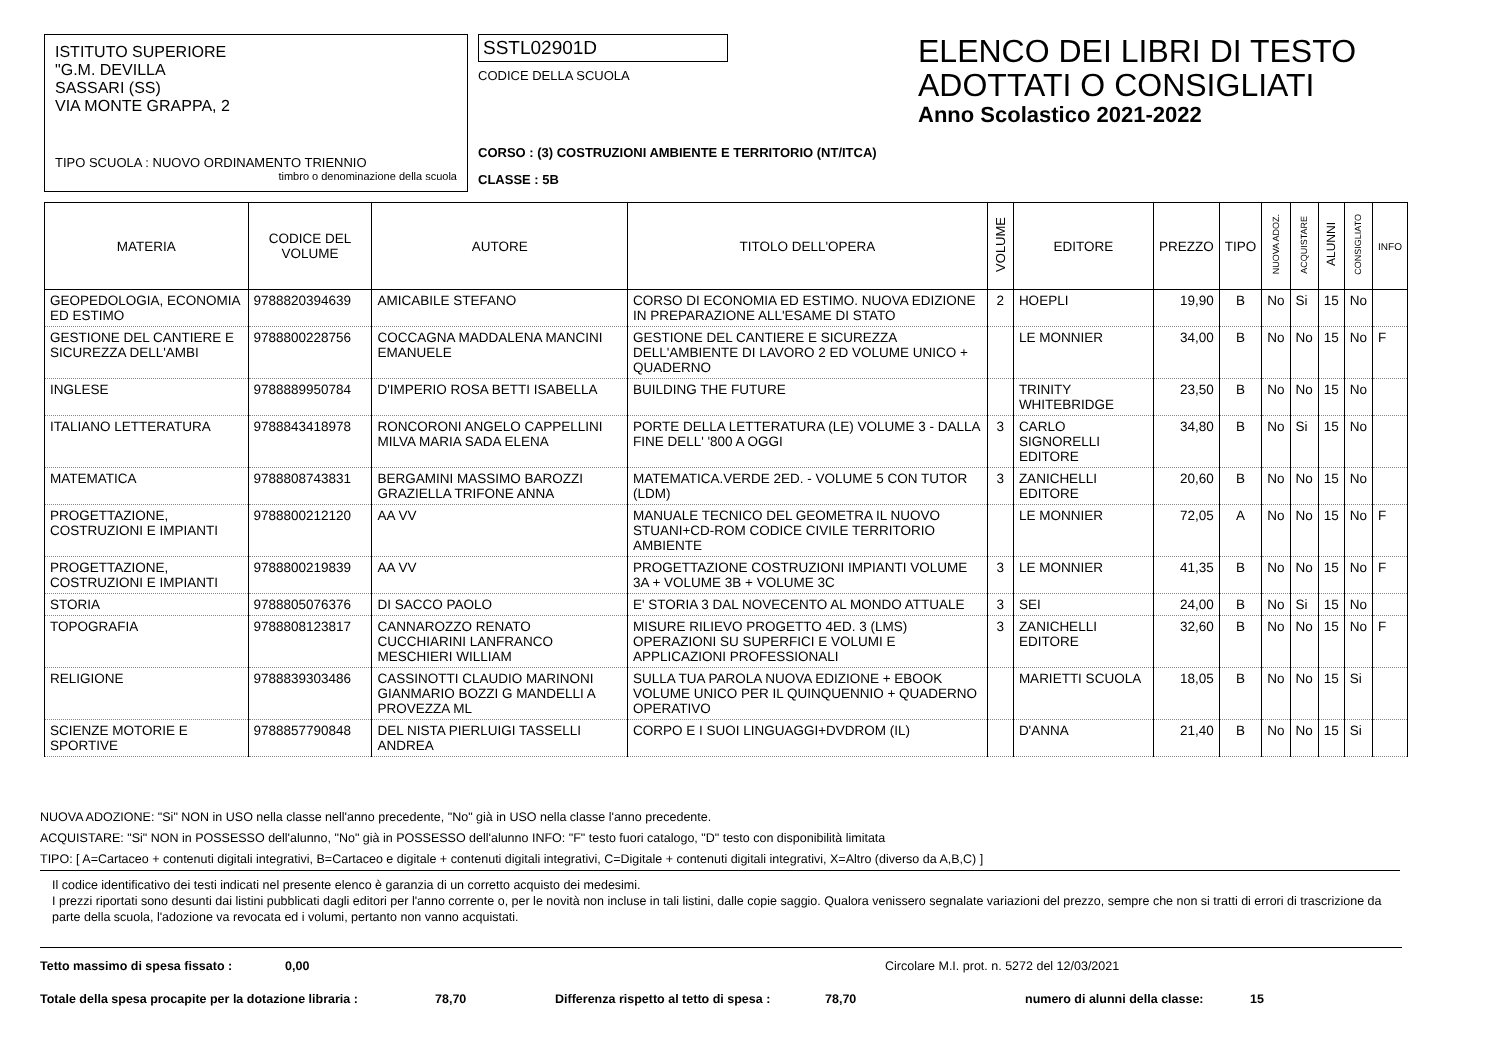ISTITUTO SUPERIORE
"G.M. DEVILLA
SASSARI (SS)
VIA MONTE GRAPPA, 2
TIPO SCUOLA : NUOVO ORDINAMENTO TRIENNIO
timbro o denominazione della scuola
SSTL02901D
CODICE DELLA SCUOLA
CORSO : (3) COSTRUZIONI AMBIENTE E TERRITORIO (NT/ITCA)
CLASSE : 5B
ELENCO DEI LIBRI DI TESTO
ADOTTATI O CONSIGLIATI
Anno Scolastico 2021-2022
| MATERIA | CODICE DEL VOLUME | AUTORE | TITOLO DELL'OPERA | VOLUME | EDITORE | PREZZO | TIPO | NUOVA ADOZ. | ACQUISTARE | ALUNNI | CONSIGLIATO | INFO |
| --- | --- | --- | --- | --- | --- | --- | --- | --- | --- | --- | --- | --- |
| GEOPEDOLOGIA, ECONOMIA ED ESTIMO | 9788820394639 | AMICABILE STEFANO | CORSO DI ECONOMIA ED ESTIMO. NUOVA EDIZIONE IN PREPARAZIONE ALL'ESAME DI STATO | 2 | HOEPLI | 19,90 | B | No | Si | 15 | No | |
| GESTIONE DEL CANTIERE E SICUREZZA DELL'AMBI | 9788800228756 | COCCAGNA MADDALENA MANCINI EMANUELE | GESTIONE DEL CANTIERE E SICUREZZA DELL'AMBIENTE DI LAVORO 2 ED VOLUME UNICO + QUADERNO | | LE MONNIER | 34,00 | B | No | No | 15 | No | F |
| INGLESE | 9788889950784 | D'IMPERIO ROSA BETTI ISABELLA | BUILDING THE FUTURE | | TRINITY WHITEBRIDGE | 23,50 | B | No | No | 15 | No | |
| ITALIANO LETTERATURA | 9788843418978 | RONCORONI ANGELO CAPPELLINI MILVA MARIA SADA ELENA | PORTE DELLA LETTERATURA (LE) VOLUME 3 - DALLA FINE DELL' '800 A OGGI | 3 | CARLO SIGNORELLI EDITORE | 34,80 | B | No | Si | 15 | No | |
| MATEMATICA | 9788808743831 | BERGAMINI MASSIMO BAROZZI GRAZIELLA TRIFONE ANNA | MATEMATICA.VERDE 2ED. - VOLUME 5 CON TUTOR (LDM) | 3 | ZANICHELLI EDITORE | 20,60 | B | No | No | 15 | No | |
| PROGETTAZIONE, COSTRUZIONI E IMPIANTI | 9788800212120 | AA VV | MANUALE TECNICO DEL GEOMETRA IL NUOVO STUANI+CD-ROM CODICE CIVILE TERRITORIO AMBIENTE | | LE MONNIER | 72,05 | A | No | No | 15 | No | F |
| PROGETTAZIONE, COSTRUZIONI E IMPIANTI | 9788800219839 | AA VV | PROGETTAZIONE COSTRUZIONI IMPIANTI VOLUME 3A + VOLUME 3B + VOLUME 3C | 3 | LE MONNIER | 41,35 | B | No | No | 15 | No | F |
| STORIA | 9788805076376 | DI SACCO PAOLO | E' STORIA 3 DAL NOVECENTO AL MONDO ATTUALE | 3 | SEI | 24,00 | B | No | Si | 15 | No | |
| TOPOGRAFIA | 9788808123817 | CANNAROZZO RENATO CUCCHIARINI LANFRANCO MESCHIERI WILLIAM | MISURE RILIEVO PROGETTO 4ED. 3 (LMS) OPERAZIONI SU SUPERFICI E VOLUMI E APPLICAZIONI PROFESSIONALI | 3 | ZANICHELLI EDITORE | 32,60 | B | No | No | 15 | No | F |
| RELIGIONE | 9788839303486 | CASSINOTTI CLAUDIO MARINONI GIANMARIO BOZZI G MANDELLI A PROVEZZA ML | SULLA TUA PAROLA NUOVA EDIZIONE + EBOOK VOLUME UNICO PER IL QUINQUENNIO + QUADERNO OPERATIVO | | MARIETTI SCUOLA | 18,05 | B | No | No | 15 | Si | |
| SCIENZE MOTORIE E SPORTIVE | 9788857790848 | DEL NISTA PIERLUIGI TASSELLI ANDREA | CORPO E I SUOI LINGUAGGI+DVDROM (IL) | | D'ANNA | 21,40 | B | No | No | 15 | Si | |
NUOVA ADOZIONE: "Si" NON in USO nella classe nell'anno precedente, "No" già in USO nella classe l'anno precedente.
ACQUISTARE: "Si" NON in POSSESSO dell'alunno, "No" già in POSSESSO dell'alunno INFO: "F" testo fuori catalogo, "D" testo con disponibilità limitata
TIPO: [ A=Cartaceo + contenuti digitali integrativi, B=Cartaceo e digitale + contenuti digitali integrativi, C=Digitale + contenuti digitali integrativi, X=Altro (diverso da A,B,C) ]
Il codice identificativo dei testi indicati nel presente elenco è garanzia di un corretto acquisto dei medesimi.
I prezzi riportati sono desunti dai listini pubblicati dagli editori per l'anno corrente o, per le novità non incluse in tali listini, dalle copie saggio. Qualora venissero segnalate variazioni del prezzo, sempre che non si tratti di errori di trascrizione da parte della scuola, l'adozione va revocata ed i volumi, pertanto non vanno acquistati.
Tetto massimo di spesa fissato : 0,00 Circolare M.I. prot. n. 5272 del 12/03/2021
Totale della spesa procapite per la dotazione libraria : 78,70 Differenza rispetto al tetto di spesa : 78,70 numero di alunni della classe: 15